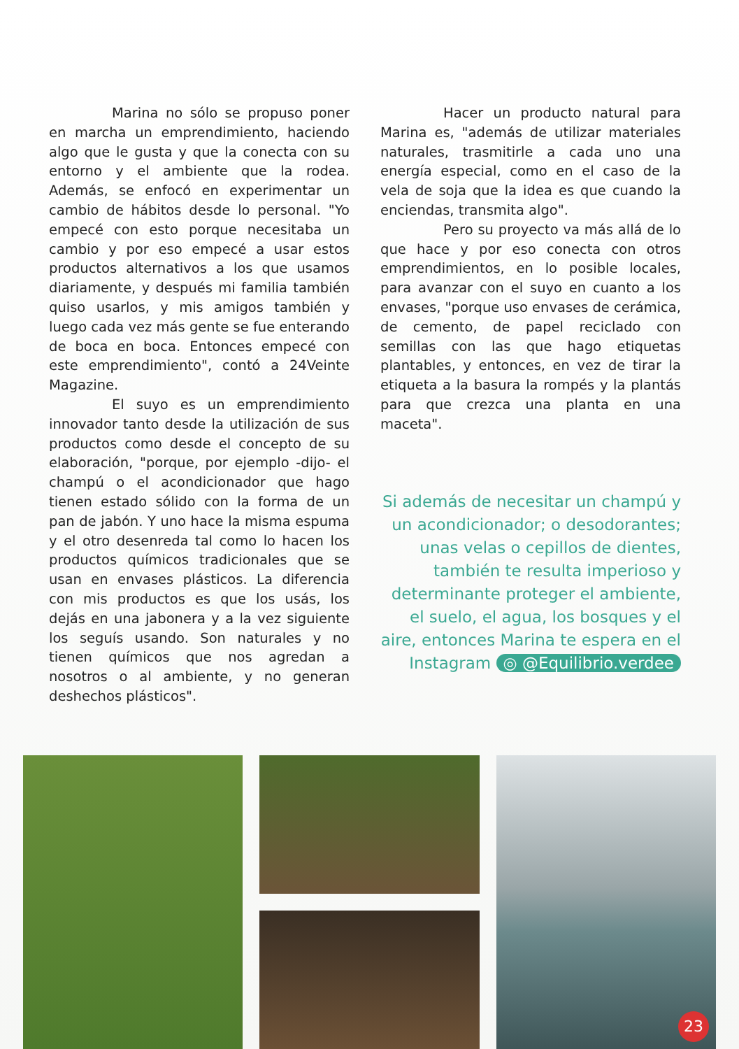Marina no sólo se propuso poner en marcha un emprendimiento, haciendo algo que le gusta y que la conecta con su entorno y el ambiente que la rodea. Además, se enfocó en experimentar un cambio de hábitos desde lo personal. "Yo empecé con esto porque necesitaba un cambio y por eso empecé a usar estos productos alternativos a los que usamos diariamente, y después mi familia también quiso usarlos, y mis amigos también y luego cada vez más gente se fue enterando de boca en boca. Entonces empecé con este emprendimiento", contó a 24Veinte Magazine.
El suyo es un emprendimiento innovador tanto desde la utilización de sus productos como desde el concepto de su elaboración, "porque, por ejemplo -dijo- el champú o el acondicionador que hago tienen estado sólido con la forma de un pan de jabón. Y uno hace la misma espuma y el otro desenreda tal como lo hacen los productos químicos tradicionales que se usan en envases plásticos. La diferencia con mis productos es que los usás, los dejás en una jabonera y a la vez siguiente los seguís usando. Son naturales y no tienen químicos que nos agredan a nosotros o al ambiente, y no generan deshechos plásticos".
Hacer un producto natural para Marina es, "además de utilizar materiales naturales, trasmitirle a cada uno una energía especial, como en el caso de la vela de soja que la idea es que cuando la enciendas, transmita algo".
Pero su proyecto va más allá de lo que hace y por eso conecta con otros emprendimientos, en lo posible locales, para avanzar con el suyo en cuanto a los envases, "porque uso envases de cerámica, de cemento, de papel reciclado con semillas con las que hago etiquetas plantables, y entonces, en vez de tirar la etiqueta a la basura la rompés y la plantás para que crezca una planta en una maceta".
Si además de necesitar un champú y un acondicionador; o desodorantes; unas velas o cepillos de dientes, también te resulta imperioso y determinante proteger el ambiente, el suelo, el agua, los bosques y el aire, entonces Marina te espera en el Instagram ◎ @Equilibrio.verdee
23